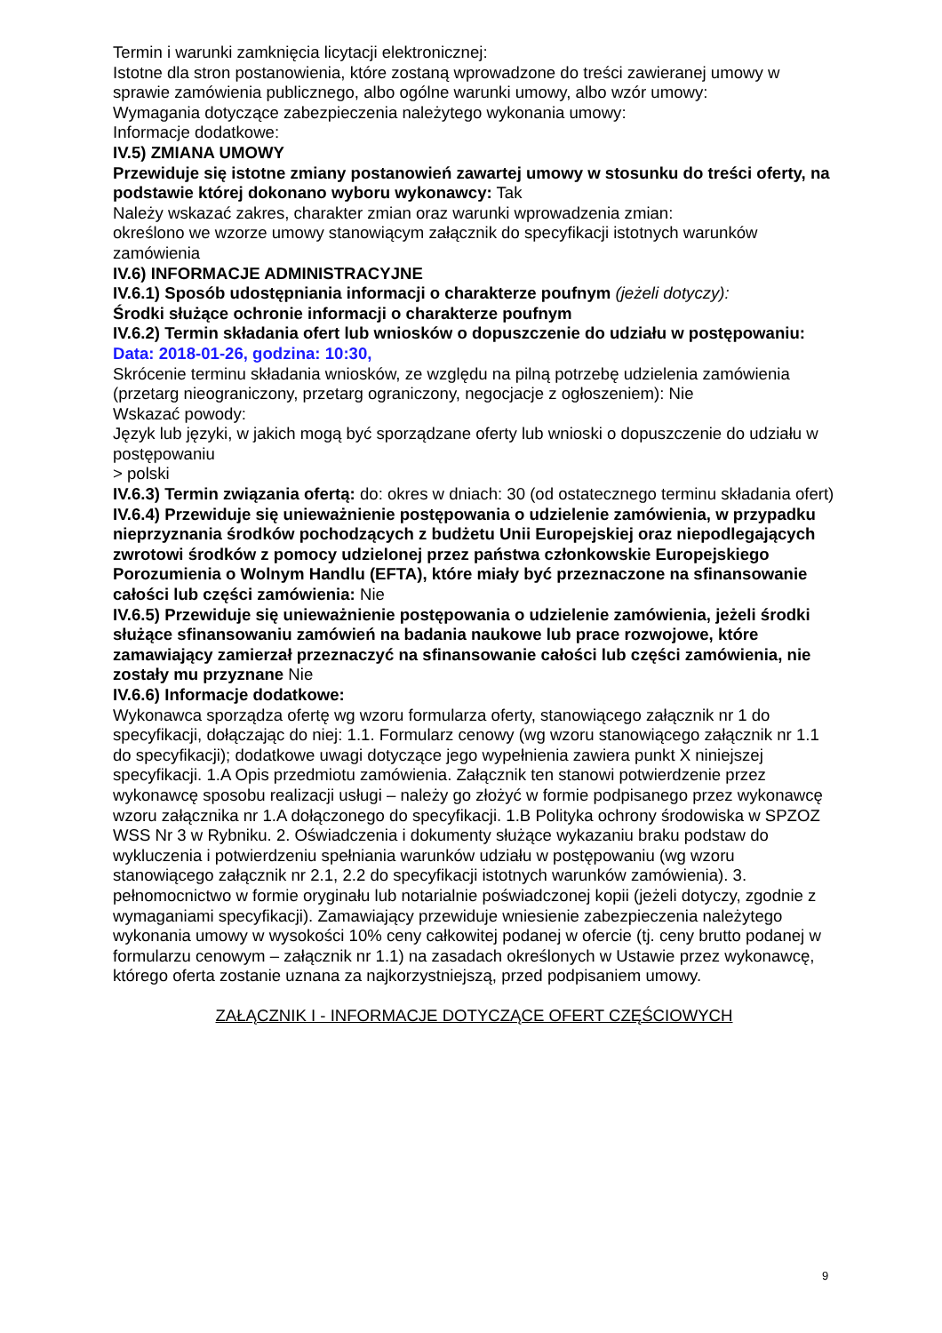Termin i warunki zamknięcia licytacji elektronicznej:
Istotne dla stron postanowienia, które zostaną wprowadzone do treści zawieranej umowy w sprawie zamówienia publicznego, albo ogólne warunki umowy, albo wzór umowy:
Wymagania dotyczące zabezpieczenia należytego wykonania umowy:
Informacje dodatkowe:
IV.5) ZMIANA UMOWY
Przewiduje się istotne zmiany postanowień zawartej umowy w stosunku do treści oferty, na podstawie której dokonano wyboru wykonawcy: Tak
Należy wskazać zakres, charakter zmian oraz warunki wprowadzenia zmian:
określono we wzorze umowy stanowiącym załącznik do specyfikacji istotnych warunków zamówienia
IV.6) INFORMACJE ADMINISTRACYJNE
IV.6.1) Sposób udostępniania informacji o charakterze poufnym (jeżeli dotyczy):
Środki służące ochronie informacji o charakterze poufnym
IV.6.2) Termin składania ofert lub wniosków o dopuszczenie do udziału w postępowaniu:
Data: 2018-01-26, godzina: 10:30,
Skrócenie terminu składania wniosków, ze względu na pilną potrzebę udzielenia zamówienia (przetarg nieograniczony, przetarg ograniczony, negocjacje z ogłoszeniem): Nie
Wskazać powody:
Język lub języki, w jakich mogą być sporządzane oferty lub wnioski o dopuszczenie do udziału w postępowaniu
> polski
IV.6.3) Termin związania ofertą: do: okres w dniach: 30 (od ostatecznego terminu składania ofert)
IV.6.4) Przewiduje się unieważnienie postępowania o udzielenie zamówienia, w przypadku nieprzyznania środków pochodzących z budżetu Unii Europejskiej oraz niepodlegających zwrotowi środków z pomocy udzielonej przez państwa członkowskie Europejskiego Porozumienia o Wolnym Handlu (EFTA), które miały być przeznaczone na sfinansowanie całości lub części zamówienia: Nie
IV.6.5) Przewiduje się unieważnienie postępowania o udzielenie zamówienia, jeżeli środki służące sfinansowaniu zamówień na badania naukowe lub prace rozwojowe, które zamawiający zamierzał przeznaczyć na sfinansowanie całości lub części zamówienia, nie zostały mu przyznane Nie
IV.6.6) Informacje dodatkowe:
Wykonawca sporządza ofertę wg wzoru formularza oferty, stanowiącego załącznik nr 1 do specyfikacji, dołączając do niej: 1.1. Formularz cenowy (wg wzoru stanowiącego załącznik nr 1.1 do specyfikacji); dodatkowe uwagi dotyczące jego wypełnienia zawiera punkt X niniejszej specyfikacji. 1.A Opis przedmiotu zamówienia. Załącznik ten stanowi potwierdzenie przez wykonawcę sposobu realizacji usługi – należy go złożyć w formie podpisanego przez wykonawcę wzoru załącznika nr 1.A dołączonego do specyfikacji. 1.B Polityka ochrony środowiska w SPZOZ WSS Nr 3 w Rybniku. 2. Oświadczenia i dokumenty służące wykazaniu braku podstaw do wykluczenia i potwierdzeniu spełniania warunków udziału w postępowaniu (wg wzoru stanowiącego załącznik nr 2.1, 2.2 do specyfikacji istotnych warunków zamówienia). 3. pełnomocnictwo w formie oryginału lub notarialnie poświadczonej kopii (jeżeli dotyczy, zgodnie z wymaganiami specyfikacji). Zamawiający przewiduje wniesienie zabezpieczenia należytego wykonania umowy w wysokości 10% ceny całkowitej podanej w ofercie (tj. ceny brutto podanej w formularzu cenowym – załącznik nr 1.1) na zasadach określonych w Ustawie przez wykonawcę, którego oferta zostanie uznana za najkorzystniejszą, przed podpisaniem umowy.
ZAŁĄCZNIK I - INFORMACJE DOTYCZĄCE OFERT CZĘŚCIOWYCH
9